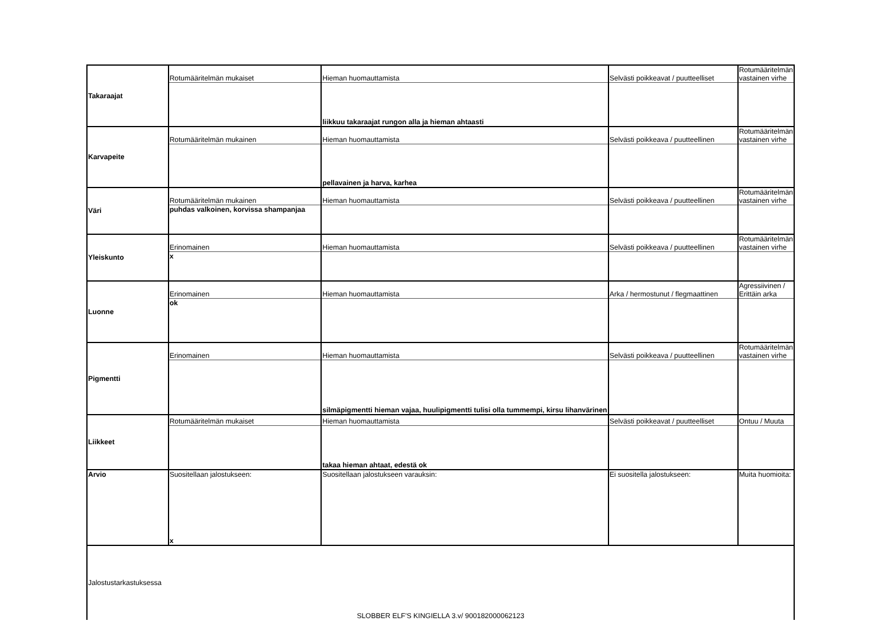| Takaraajat | Rotumääritelmän mukaiset | Hieman huomauttamista | Selvästi poikkeavat / puutteelliset | Rotumääritelmän vastainen virhe |
| | | liikkuu takaraajat rungon alla ja hieman ahtaasti | | |
| Karvapeite | Rotumääritelmän mukainen | Hieman huomauttamista | Selvästi poikkeava / puutteellinen | Rotumääritelmän vastainen virhe |
| | | pellavainen ja harva, karhea | | |
| Väri | Rotumääritelmän mukainen | Hieman huomauttamista | Selvästi poikkeava / puutteellinen | Rotumääritelmän vastainen virhe |
| | puhdas valkoinen, korvissa shampanjaa | | | |
| Yleiskunto | Erinomainen | Hieman huomauttamista | Selvästi poikkeava / puutteellinen | Rotumääritelmän vastainen virhe |
| | x | | | |
| Luonne | Erinomainen | Hieman huomauttamista | Arka / hermostunut / flegmaattinen | Agressiivinen / Erittäin arka |
| | ok | | | |
| Pigmentti | Erinomainen | Hieman huomauttamista | Selvästi poikkeava / puutteellinen | Rotumääritelmän vastainen virhe |
| | | silmäpigmentti hieman vajaa, huulipigmentti tulisi olla tummempi, kirsu lihanvärinen | | |
| Liikkeet | Rotumääritelmän mukaiset | Hieman huomauttamista | Selvästi poikkeavat / puutteelliset | Ontuu / Muuta |
| | | takaa hieman ahtaat, edestä ok | | |
| Arvio | Suositellaan jalostukseen: x | Suositellaan jalostukseen varauksin: | Ei suositella jalostukseen: | Muita huomioita: |
| Jalostustarkastuksessa SLOBBER ELF'S KINGIELLA 3.v/ 900182000062123 | | | | |